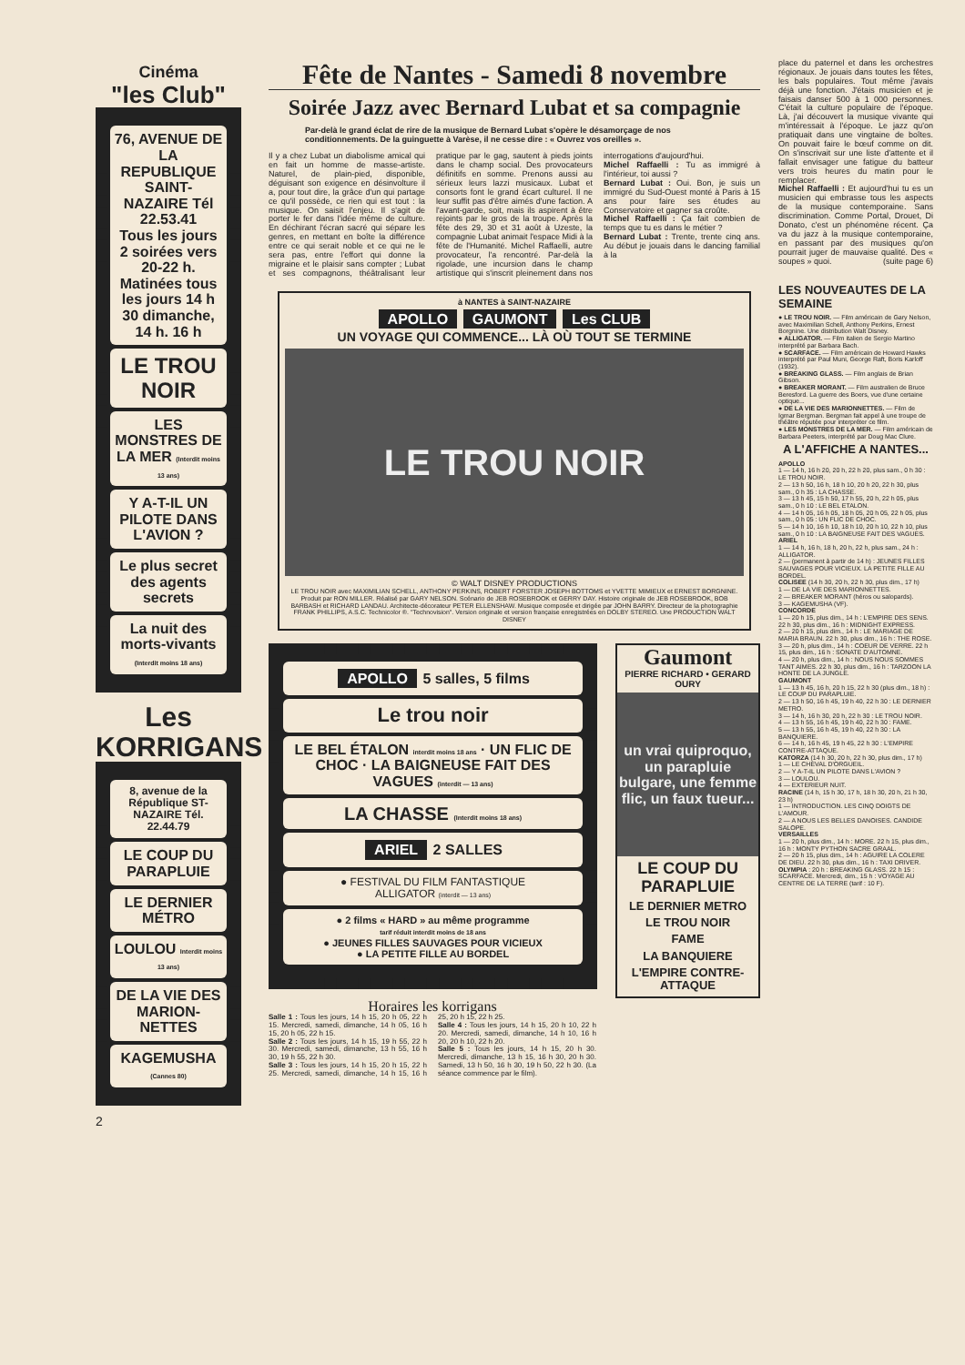Cinéma
"les Club"
76, AVENUE DE LA REPUBLIQUE SAINT-NAZAIRE Tél 22.53.41
Tous les jours 2 soirées vers 20-22 h. Matinées tous les jours 14 h 30 dimanche, 14 h. 16 h
LE TROU NOIR
LES MONSTRES DE LA MER (Interdit moins 13 ans)
Y A-T-IL UN PILOTE DANS L'AVION ?
Le plus secret des agents secrets
La nuit des morts-vivants (Interdit moins 18 ans)
Les
KORRIGANS
8, avenue de la République ST-NAZAIRE Tél. 22.44.79
LE COUP DU PARAPLUIE
LE DERNIER MÉTRO
LOULOU Interdit moins 13 ans)
DE LA VIE DES MARION-NETTES
KAGEMUSHA (Cannes 80)
2
Fête de Nantes - Samedi 8 novembre
Soirée Jazz avec Bernard Lubat et sa compagnie
Par-delà le grand éclat de rire de la musique de Bernard Lubat s'opère le désamorçage de nos conditionnements. De la guinguette à Varèse, il ne cesse dire : « Ouvrez vos oreilles ».
Il y a chez Lubat un diabolisme amical qui en fait un homme de masse-artiste. Naturel, de plain-pied, disponible, déguisant son exigence en désinvolture il a, pour tout dire, la grâce d'un qui partage ce qu'il possède, ce rien qui est tout : la musique. On saisit l'enjeu. Il s'agit de porter le fer dans l'idée même de culture. En déchirant l'écran sacré qui sépare les genres, en mettant en boîte la différence entre ce qui serait noble et ce qui ne le sera pas, entre l'effort qui donne la migraine et le plaisir sans compter ; Lubat et ses compagnons, théâtralisant leur pratique par le gag, sautent à pieds joints dans le champ social. Des provocateurs définitifs en somme. Prenons aussi au sérieux leurs lazzi musicaux. Lubat et consorts font le grand écart culturel. Il ne leur suffit pas d'être aimés d'une faction. A l'avant-garde, soit, mais ils aspirent à être rejoints par le gros de la troupe. Après la fête des 29, 30 et 31 août à Uzeste, la compagnie Lubat animait l'espace Midi à la fête de l'Humanité. Michel Raffaelli, autre provocateur, l'a rencontré. Par-delà la rigolade, une incursion dans le champ artistique qui s'inscrit pleinement dans nos interrogations d'aujourd'hui.
Michel Raffaelli : Tu as immigré à l'intérieur, toi aussi ?
Bernard Lubat : Oui. Bon, je suis un immigré du Sud-Ouest monté à Paris à 15 ans pour faire ses études au Conservatoire et gagner sa croûte.
Michel Raffaelli : Ça fait combien de temps que tu es dans le métier ?
Bernard Lubat : Trente, trente cinq ans. Au début je jouais dans le dancing familial à la
à NANTES à SAINT-NAZAIRE
APOLLO GAUMONT Les CLUB
UN VOYAGE QUI COMMENCE... LÀ OÙ TOUT SE TERMINE
LE TROU NOIR
© WALT DISNEY PRODUCTIONS
LE TROU NOIR avec MAXIMILIAN SCHELL, ANTHONY PERKINS, ROBERT FORSTER JOSEPH BOTTOMS et YVETTE MIMIEUX et ERNEST BORGNINE. Produit par RON MILLER. Réalisé par GARY NELSON. Scénario de JEB ROSEBROOK et GERRY DAY. Histoire originale de JEB ROSEBROOK, BOB BARBASH et RICHARD LANDAU. Architecte-décorateur PETER ELLENSHAW. Musique composée et dirigée par JOHN BARRY. Directeur de la photographie FRANK PHILLIPS, A.S.C. Technicolor ®. "Technovision". Version originale et version française enregistrées en DOLBY STEREO. Une PRODUCTION WALT DISNEY
APOLLO 5 salles, 5 films
Le trou noir
LE BEL ÉTALON interdit moins 18 ans · UN FLIC DE CHOC · LA BAIGNEUSE FAIT DES VAGUES (interdit — 13 ans)
LA CHASSE (Interdit moins 18 ans)
ARIEL 2 SALLES
● FESTIVAL DU FILM FANTASTIQUE
ALLIGATOR (interdit — 13 ans)
● 2 films « HARD » au même programme
tarif réduit interdit moins de 18 ans
● JEUNES FILLES SAUVAGES POUR VICIEUX
● LA PETITE FILLE AU BORDEL
Gaumont
PIERRE RICHARD • GERARD OURY
un vrai quiproquo, un parapluie bulgare, une femme flic, un faux tueur...
LE COUP DU PARAPLUIE
LE DERNIER METRO
LE TROU NOIR
FAME
LA BANQUIERE
L'EMPIRE CONTRE-ATTAQUE
Horaires les korrigans
Salle 1 : Tous les jours, 14 h 15, 20 h 05, 22 h 15. Mercredi, samedi, dimanche, 14 h 05, 16 h 15, 20 h 05, 22 h 15.
Salle 2 : Tous les jours, 14 h 15, 19 h 55, 22 h 30. Mercredi, samedi, dimanche, 13 h 55, 16 h 30, 19 h 55, 22 h 30.
Salle 3 : Tous les jours, 14 h 15, 20 h 15, 22 h 25. Mercredi, samedi, dimanche, 14 h 15, 16 h 25, 20 h 15, 22 h 25.
Salle 4 : Tous les jours, 14 h 15, 20 h 10, 22 h 20. Mercredi, samedi, dimanche, 14 h 10, 16 h 20, 20 h 10, 22 h 20.
Salle 5 : Tous les jours, 14 h 15, 20 h 30. Mercredi, dimanche, 13 h 15, 16 h 30, 20 h 30. Samedi, 13 h 50, 16 h 30, 19 h 50, 22 h 30. (La séance commence par le film).
place du paternel et dans les orchestres régionaux. Je jouais dans toutes les fêtes, les bals populaires. Tout même j'avais déjà une fonction. J'étais musicien et je faisais danser 500 à 1 000 personnes. C'était la culture populaire de l'époque. Là, j'ai découvert la musique vivante qui m'intéressait à l'époque. Le jazz qu'on pratiquait dans une vingtaine de boîtes. On pouvait faire le bœuf comme on dit. On s'inscrivait sur une liste d'attente et il fallait envisager une fatigue du batteur vers trois heures du matin pour le remplacer.
Michel Raffaelli : Et aujourd'hui tu es un musicien qui embrasse tous les aspects de la musique contemporaine. Sans discrimination. Comme Portal, Drouet, Di Donato, c'est un phénomène récent. Ça va du jazz à la musique contemporaine, en passant par des musiques qu'on pourrait juger de mauvaise qualité. Des « soupes » quoi. (suite page 6)
LES NOUVEAUTES DE LA SEMAINE
● LE TROU NOIR. — Film américain de Gary Nelson, avec Maximilian Schell, Anthony Perkins, Ernest Borgnine. Une distribution Walt Disney.
● ALLIGATOR. — Film italien de Sergio Martino interprété par Barbara Bach.
● SCARFACE. — Film américain de Howard Hawks interprété par Paul Muni, George Raft, Boris Karloff (1932).
● BREAKING GLASS. — Film anglais de Brian Gibson.
● BREAKER MORANT. — Film australien de Bruce Beresford. La guerre des Boers, vue d'une certaine optique...
● DE LA VIE DES MARIONNETTES. — Film de Igmar Bergman. Bergman fait appel à une troupe de théâtre réputée pour interpréter ce film.
● LES MONSTRES DE LA MER. — Film américain de Barbara Peeters, interprété par Doug Mac Clure.
A L'AFFICHE A NANTES...
APOLLO
1 — 14 h, 16 h 20, 20 h, 22 h 20, plus sam., 0 h 30 : LE TROU NOIR.
2 — 13 h 50, 16 h, 18 h 10, 20 h 20, 22 h 30, plus sam., 0 h 35 : LA CHASSE.
3 — 13 h 45, 15 h 50, 17 h 55, 20 h, 22 h 05, plus sam., 0 h 10 : LE BEL ETALON.
4 — 14 h 05, 16 h 05, 18 h 05, 20 h 05, 22 h 05, plus sam., 0 h 05 : UN FLIC DE CHOC.
5 — 14 h 10, 16 h 10, 18 h 10, 20 h 10, 22 h 10, plus sam., 0 h 10 : LA BAIGNEUSE FAIT DES VAGUES.
ARIEL
1 — 14 h, 16 h, 18 h, 20 h, 22 h, plus sam., 24 h : ALLIGATOR.
2 — (permanent à partir de 14 h) : JEUNES FILLES SAUVAGES POUR VICIEUX. LA PETITE FILLE AU BORDEL.
COLISEE (14 h 30, 20 h, 22 h 30, plus dim., 17 h)
1 — DE LA VIE DES MARIONNETTES.
2 — BREAKER MORANT (héros ou salopards).
3 — KAGEMUSHA (VF).
CONCORDE
1 — 20 h 15, plus dim., 14 h : L'EMPIRE DES SENS. 22 h 30, plus dim., 16 h : MIDNIGHT EXPRESS.
2 — 20 h 15, plus dim., 14 h : LE MARIAGE DE MARIA BRAUN. 22 h 30, plus dim., 16 h : THE ROSE.
3 — 20 h, plus dim., 14 h : COEUR DE VERRE. 22 h 15, plus dim., 16 h : SONATE D'AUTOMNE.
4 — 20 h, plus dim., 14 h : NOUS NOUS SOMMES TANT AIMES. 22 h 30, plus dim., 16 h : TARZOON LA HONTE DE LA JUNGLE.
GAUMONT
1 — 13 h 45, 16 h, 20 h 15, 22 h 30 (plus dim., 18 h) : LE COUP DU PARAPLUIE.
2 — 13 h 50, 16 h 45, 19 h 40, 22 h 30 : LE DERNIER METRO.
3 — 14 h, 16 h 30, 20 h, 22 h 30 : LE TROU NOIR.
4 — 13 h 55, 16 h 45, 19 h 40, 22 h 30 : FAME.
5 — 13 h 55, 16 h 45, 19 h 40, 22 h 30 : LA BANQUIERE.
6 — 14 h, 16 h 45, 19 h 45, 22 h 30 : L'EMPIRE CONTRE-ATTAQUE.
KATORZA (14 h 30, 20 h, 22 h 30, plus dim., 17 h)
1 — LE CHEVAL D'ORGUEIL.
2 — Y A-T-IL UN PILOTE DANS L'AVION ?
3 — LOULOU.
4 — EXTERIEUR NUIT.
RACINE (14 h, 15 h 30, 17 h, 18 h 30, 20 h, 21 h 30, 23 h)
1 — INTRODUCTION. LES CINQ DOIGTS DE L'AMOUR.
2 — A NOUS LES BELLES DANOISES. CANDIDE SALOPE.
VERSAILLES
1 — 20 h, plus dim., 14 h : MORE. 22 h 15, plus dim., 16 h : MONTY PYTHON SACRE GRAAL.
2 — 20 h 15, plus dim., 14 h : AGUIRE LA COLERE DE DIEU. 22 h 30, plus dim., 16 h : TAXI DRIVER.
OLYMPIA : 20 h : BREAKING GLASS. 22 h 15 : SCARFACE. Mercredi, dim., 15 h : VOYAGE AU CENTRE DE LA TERRE (tarif : 10 F).